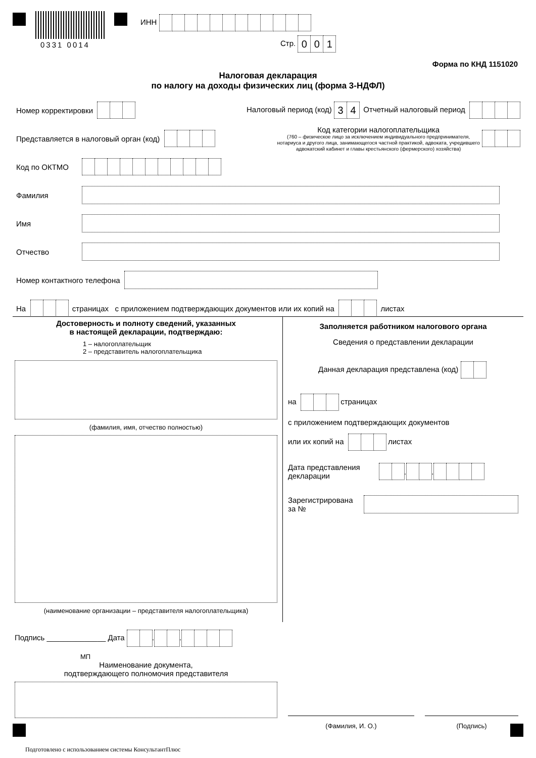0331 0014
ИНН
Стр. 001
Форма по КНД 1151020
Налоговая декларация
по налогу на доходы физических лиц (форма 3-НДФЛ)
Номер корректировки Налоговый период (код) 34 Отчетный налоговый период
Представляется в налоговый орган (код)
Код категории налогоплательщика
(760 – физическое лицо за исключением индивидуального предпринимателя,
нотариуса и другого лица, занимающегося частной практикой, адвоката, учредившего
адвокатский кабинет и главы крестьянского (фермерского) хозяйства)
Код по ОКТМО
Фамилия
Имя
Отчество
Номер контактного телефона
На страницах с приложением подтверждающих документов или их копий на листах
Достоверность и полноту сведений, указанных
в настоящей декларации, подтверждаю:
1 – налогоплательщик
2 – представитель налогоплательщика
(фамилия, имя, отчество полностью)
(наименование организации – представителя налогоплательщика)
Подпись ______________ Дата . .
МП
Наименование документа,
подтверждающего полномочия представителя
Заполняется работником налогового органа
Сведения о представлении декларации
Данная декларация представлена (код)
на страницах
с приложением подтверждающих документов
или их копий на листах
Дата представления
декларации . .
Зарегистрирована
за №
(Фамилия, И. О.) (Подпись)
Подготовлено с использованием системы КонсультантПлюс